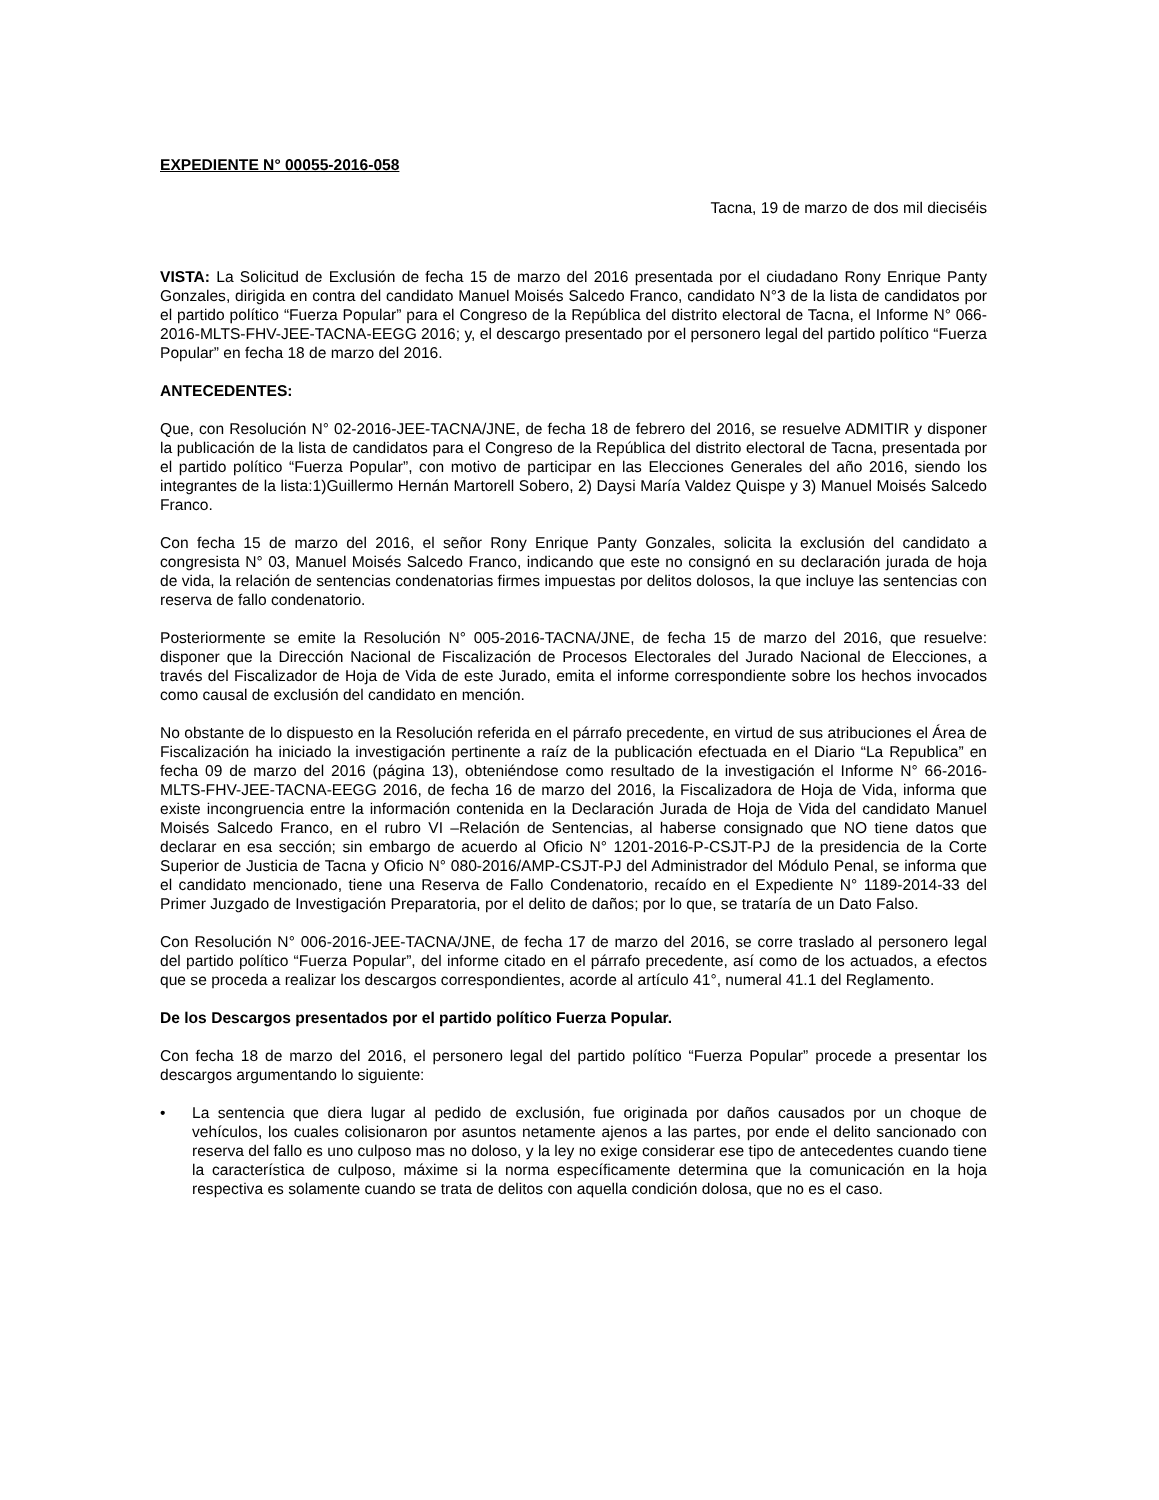EXPEDIENTE N° 00055-2016-058
Tacna, 19 de marzo de dos mil dieciséis
VISTA: La Solicitud de Exclusión de fecha 15 de marzo del 2016 presentada por el ciudadano Rony Enrique Panty Gonzales, dirigida en contra del candidato Manuel Moisés Salcedo Franco, candidato N°3 de la lista de candidatos por el partido político “Fuerza Popular” para el Congreso de la República del distrito electoral de Tacna, el Informe N° 066-2016-MLTS-FHV-JEE-TACNA-EEGG 2016; y, el descargo presentado por el personero legal del partido político “Fuerza Popular” en fecha 18 de marzo del 2016.
ANTECEDENTES:
Que, con Resolución N° 02-2016-JEE-TACNA/JNE, de fecha 18 de febrero del 2016, se resuelve ADMITIR y disponer la publicación de la lista de candidatos para el Congreso de la República del distrito electoral de Tacna, presentada por el partido político “Fuerza Popular”, con motivo de participar en las Elecciones Generales del año 2016, siendo los integrantes de la lista:1)Guillermo Hernán Martorell Sobero, 2) Daysi María Valdez Quispe y 3) Manuel Moisés Salcedo Franco.
Con fecha 15 de marzo del 2016, el señor Rony Enrique Panty Gonzales, solicita la exclusión del candidato a congresista N° 03, Manuel Moisés Salcedo Franco, indicando que este no consignó en su declaración jurada de hoja de vida, la relación de sentencias condenatorias firmes impuestas por delitos dolosos, la que incluye las sentencias con reserva de fallo condenatorio.
Posteriormente se emite la Resolución N° 005-2016-TACNA/JNE, de fecha 15 de marzo del 2016, que resuelve: disponer que la Dirección Nacional de Fiscalización de Procesos Electorales del Jurado Nacional de Elecciones, a través del Fiscalizador de Hoja de Vida de este Jurado, emita el informe correspondiente sobre los hechos invocados como causal de exclusión del candidato en mención.
No obstante de lo dispuesto en la Resolución referida en el párrafo precedente, en virtud de sus atribuciones el Área de Fiscalización ha iniciado la investigación pertinente a raíz de la publicación efectuada en el Diario “La Republica” en fecha 09 de marzo del 2016 (página 13), obteniéndose como resultado de la investigación el Informe N° 66-2016-MLTS-FHV-JEE-TACNA-EEGG 2016, de fecha 16 de marzo del 2016, la Fiscalizadora de Hoja de Vida, informa que existe incongruencia entre la información contenida en la Declaración Jurada de Hoja de Vida del candidato Manuel Moisés Salcedo Franco, en el rubro VI –Relación de Sentencias, al haberse consignado que NO tiene datos que declarar en esa sección; sin embargo de acuerdo al Oficio N° 1201-2016-P-CSJT-PJ de la presidencia de la Corte Superior de Justicia de Tacna y Oficio N° 080-2016/AMP-CSJT-PJ del Administrador del Módulo Penal, se informa que el candidato mencionado, tiene una Reserva de Fallo Condenatorio, recaído en el Expediente N° 1189-2014-33 del Primer Juzgado de Investigación Preparatoria, por el delito de daños; por lo que, se trataría de un Dato Falso.
Con Resolución N° 006-2016-JEE-TACNA/JNE, de fecha 17 de marzo del 2016, se corre traslado al personero legal del partido político “Fuerza Popular”, del informe citado en el párrafo precedente, así como de los actuados, a efectos que se proceda a realizar los descargos correspondientes, acorde al artículo 41°, numeral 41.1 del Reglamento.
De los Descargos presentados por el partido político Fuerza Popular.
Con fecha 18 de marzo del 2016, el personero legal del partido político “Fuerza Popular” procede a presentar los descargos argumentando lo siguiente:
• La sentencia que diera lugar al pedido de exclusión, fue originada por daños causados por un choque de vehículos, los cuales colisionaron por asuntos netamente ajenos a las partes, por ende el delito sancionado con reserva del fallo es uno culposo mas no doloso, y la ley no exige considerar ese tipo de antecedentes cuando tiene la característica de culposo, máxime si la norma específicamente determina que la comunicación en la hoja respectiva es solamente cuando se trata de delitos con aquella condición dolosa, que no es el caso.